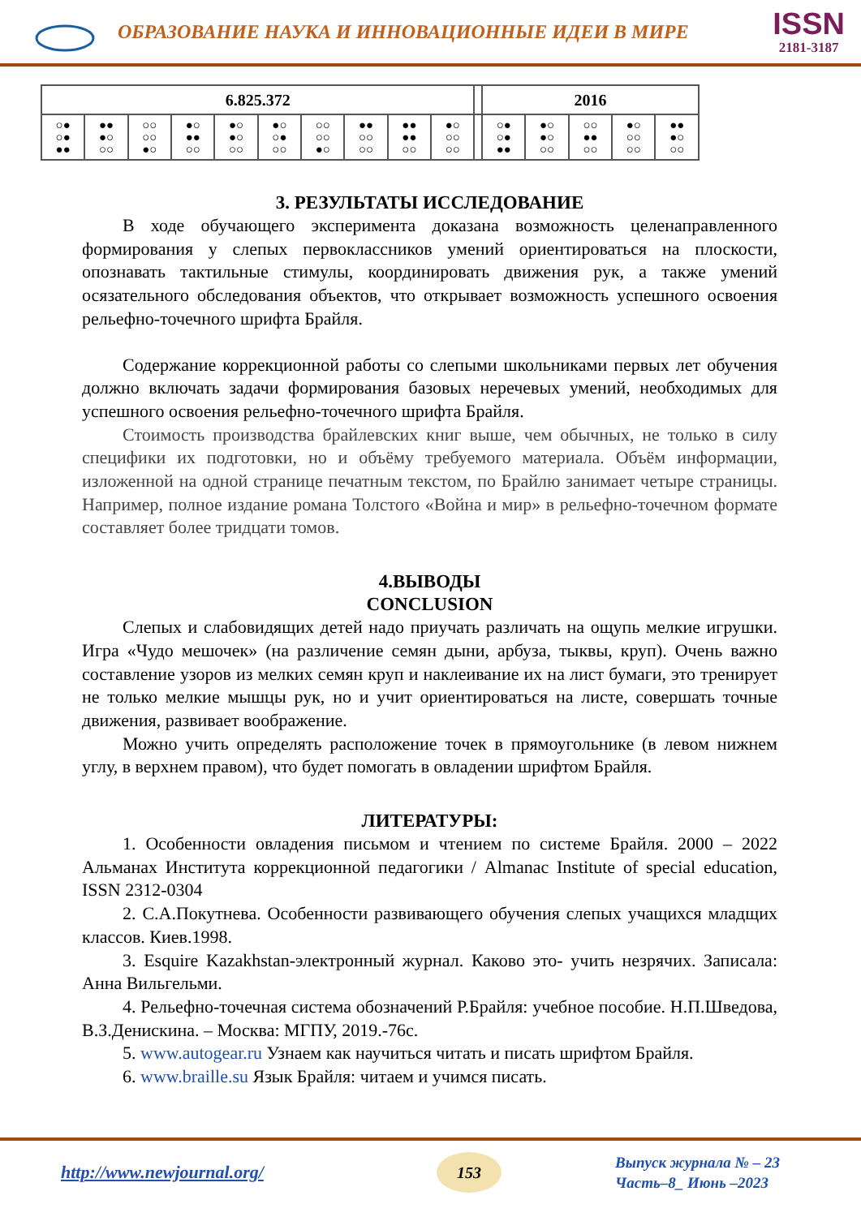ОБРАЗОВАНИЕ НАУКА И ИННОВАЦИОННЫЕ ИДЕИ В МИРЕ
ISSN
2181-3187
| 6.825.372 | | | | | | | | | | | 2016 | | | | |
| ○● ○● ●● | ●● ●○ ○○ | ○○ ○○ ●○ | ●○ ●● ○○ | ●○ ●○ ○○ | ●○ ○● ○○ | ○○ ○○ ●○ | ●● ○○ ○○ | ●● ●● ○○ | ●○ ○○ ○○ | | ○● ○● ●● | ●○ ●○ ○○ | ○○ ●● ○○ | ●○ ○○ ○○ | ●● ●○ ○○ |
3. РЕЗУЛЬТАТЫ ИССЛЕДОВАНИЕ
В ходе обучающего эксперимента доказана возможность целенаправленного формирования у слепых первоклассников умений ориентироваться на плоскости, опознавать тактильные стимулы, координировать движения рук, а также умений осязательного обследования объектов, что открывает возможность успешного освоения рельефно-точечного шрифта Брайля.
Содержание коррекционной работы со слепыми школьниками первых лет обучения должно включать задачи формирования базовых неречевых умений, необходимых для успешного освоения рельефно-точечного шрифта Брайля.
Стоимость производства брайлевских книг выше, чем обычных, не только в силу специфики их подготовки, но и объёму требуемого материала. Объём информации, изложенной на одной странице печатным текстом, по Брайлю занимает четыре страницы. Например, полное издание романа Толстого «Война и мир» в рельефно-точечном формате составляет более тридцати томов.
4.ВЫВОДЫ
CONCLUSION
Слепых и слабовидящих детей надо приучать различать на ощупь мелкие игрушки. Игра «Чудо мешочек» (на различение семян дыни, арбуза, тыквы, круп). Очень важно составление узоров из мелких семян круп и наклеивание их на лист бумаги, это тренирует не только мелкие мышцы рук, но и учит ориентироваться на листе, совершать точные движения, развивает воображение.
Можно учить определять расположение точек в прямоугольнике (в левом нижнем углу, в верхнем правом), что будет помогать в овладении шрифтом Брайля.
ЛИТЕРАТУРЫ:
1. Особенности овладения письмом и чтением по системе Брайля. 2000 – 2022 Альманах Института коррекционной педагогики / Almanac Institute of special education, ISSN 2312-0304
2. С.А.Покутнева. Особенности развивающего обучения слепых учащихся младщих классов. Киев.1998.
3. Esquire Kazakhstan-электронный журнал. Каково это- учить незрячих. Записала: Анна Вильгельми.
4. Рельефно-точечная система обозначений Р.Брайля: учебное пособие. Н.П.Шведова, В.З.Денискина. – Москва: МГПУ, 2019.-76с.
5. www.autogear.ru Узнаем как научиться читать и писать шрифтом Брайля.
6. www.braille.su Язык Брайля: читаем и учимся писать.
http://www.newjournal.org/
153
Выпуск журнала № – 23
Часть–8_ Июнь –2023